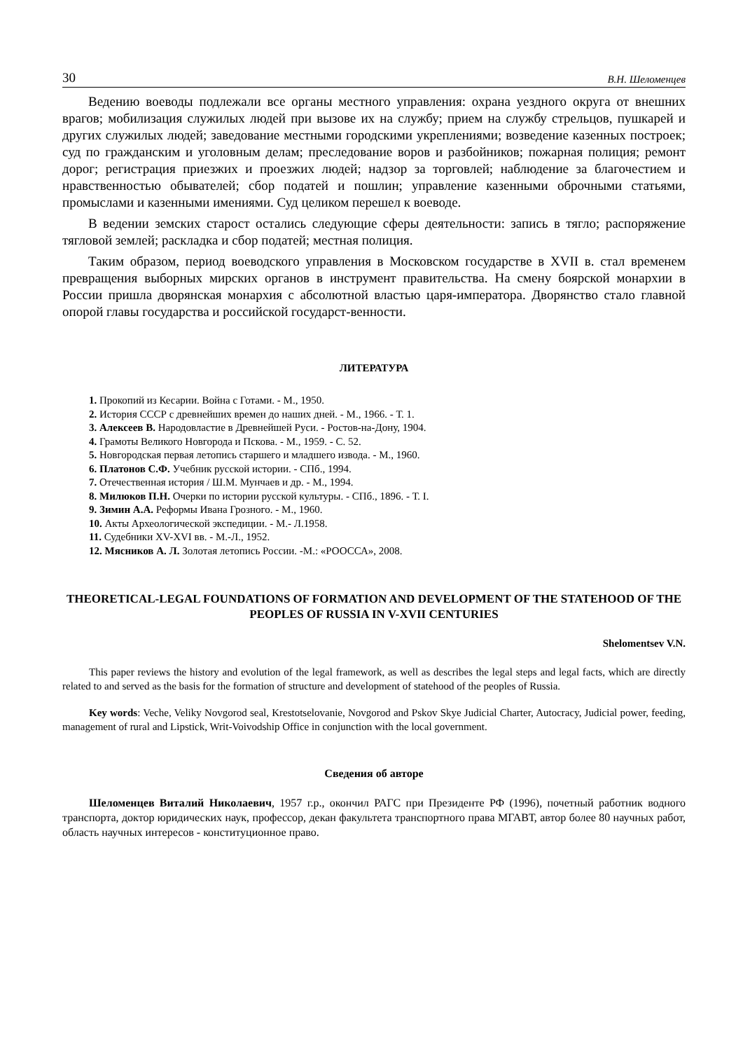30 В.Н. Шеломенцев
Ведению воеводы подлежали все органы местного управления: охрана уездного округа от внешних врагов; мобилизация служилых людей при вызове их на службу; прием на службу стрельцов, пушкарей и других служилых людей; заведование местными городскими укреплениями; возведение казенных построек; суд по гражданским и уголовным делам; преследование воров и разбойников; пожарная полиция; ремонт дорог; регистрация приезжих и проезжих людей; надзор за торговлей; наблюдение за благочестием и нравственностью обывателей; сбор податей и пошлин; управление казенными оброчными статьями, промыслами и казенными имениями. Суд целиком перешел к воеводе.
В ведении земских старост остались следующие сферы деятельности: запись в тягло; распоряжение тягловой землей; раскладка и сбор податей; местная полиция.
Таким образом, период воеводского управления в Московском государстве в XVII в. стал временем превращения выборных мирских органов в инструмент правительства. На смену боярской монархии в России пришла дворянская монархия с абсолютной властью царя-императора. Дворянство стало главной опорой главы государства и российской государст-венности.
ЛИТЕРАТУРА
1. Прокопий из Кесарии. Война с Готами. - М., 1950.
2. История СССР с древнейших времен до наших дней. - М., 1966. - Т. 1.
3. Алексеев В. Народовластие в Древнейшей Руси. - Ростов-на-Дону, 1904.
4. Грамоты Великого Новгорода и Пскова. - М., 1959. - С. 52.
5. Новгородская первая летопись старшего и младшего извода. - М., 1960.
6. Платонов С.Ф. Учебник русской истории. - СПб., 1994.
7. Отечественная история / Ш.М. Мунчаев и др. - М., 1994.
8. Милюков П.Н. Очерки по истории русской культуры. - СПб., 1896. - Т. I.
9. Зимин А.А. Реформы Ивана Грозного. - М., 1960.
10. Акты Археологической экспедиции. - М.- Л.1958.
11. Судебники XV-XVI вв. - М.-Л., 1952.
12. Мясников А. Л. Золотая летопись России. -М.: «РООССА», 2008.
THEORETICAL-LEGAL FOUNDATIONS OF FORMATION AND DEVELOPMENT OF THE STATEHOOD OF THE PEOPLES OF RUSSIA IN V-XVII CENTURIES
Shelomentsev V.N.
This paper reviews the history and evolution of the legal framework, as well as describes the legal steps and legal facts, which are directly related to and served as the basis for the formation of structure and development of statehood of the peoples of Russia.
Key words: Veche, Veliky Novgorod seal, Krestotselovanie, Novgorod and Pskov Skye Judicial Charter, Autocracy, Judicial power, feeding, management of rural and Lipstick, Writ-Voivodship Office in conjunction with the local government.
Сведения об авторе
Шеломенцев Виталий Николаевич, 1957 г.р., окончил РАГС при Президенте РФ (1996), почетный работник водного транспорта, доктор юридических наук, профессор, декан факультета транспортного права МГАВТ, автор более 80 научных работ, область научных интересов - конституционное право.